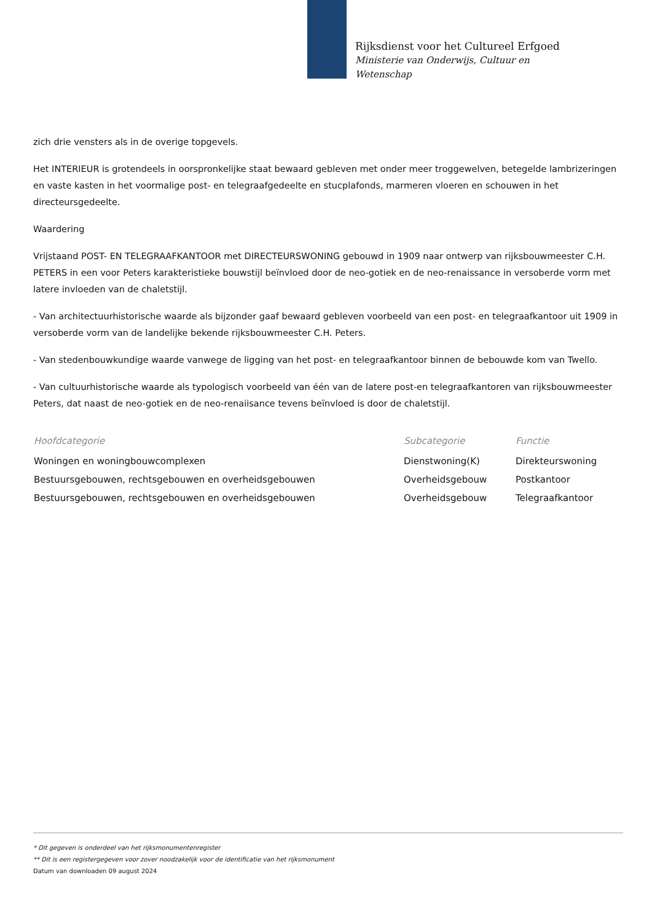Rijksdienst voor het Cultureel Erfgoed
Ministerie van Onderwijs, Cultuur en
Wetenschap
zich drie vensters als in de overige topgevels.
Het INTERIEUR is grotendeels in oorspronkelijke staat bewaard gebleven met onder meer troggewelven, betegelde lambrizeringen en vaste kasten in het voormalige post- en telegraafgedeelte en stucplafonds, marmeren vloeren en schouwen in het directeursgedeelte.
Waardering
Vrijstaand POST- EN TELEGRAAFKANTOOR met DIRECTEURSWONING gebouwd in 1909 naar ontwerp van rijksbouwmeester C.H. PETERS in een voor Peters karakteristieke bouwstijl beïnvloed door de neo-gotiek en de neo-renaissance in versoberde vorm met latere invloeden van de chaletstijl.
- Van architectuurhistorische waarde als bijzonder gaaf bewaard gebleven voorbeeld van een post- en telegraafkantoor uit 1909 in versoberde vorm van de landelijke bekende rijksbouwmeester C.H. Peters.
- Van stedenbouwkundige waarde vanwege de ligging van het post- en telegraafkantoor binnen de bebouwde kom van Twello.
- Van cultuurhistorische waarde als typologisch voorbeeld van één van de latere post-en telegraafkantoren van rijksbouwmeester Peters, dat naast de neo-gotiek en de neo-renaiisance tevens beïnvloed is door de chaletstijl.
| Hoofdcategorie | Subcategorie | Functie |
| --- | --- | --- |
| Woningen en woningbouwcomplexen | Dienstwoning(K) | Direkteurswoning |
| Bestuursgebouwen, rechtsgebouwen en overheidsgebouwen | Overheidsgebouw | Postkantoor |
| Bestuursgebouwen, rechtsgebouwen en overheidsgebouwen | Overheidsgebouw | Telegraafkantoor |
* Dit gegeven is onderdeel van het rijksmonumentenregister
** Dit is een registergegeven voor zover noodzakelijk voor de identificatie van het rijksmonument
Datum van downloaden 09 august 2024